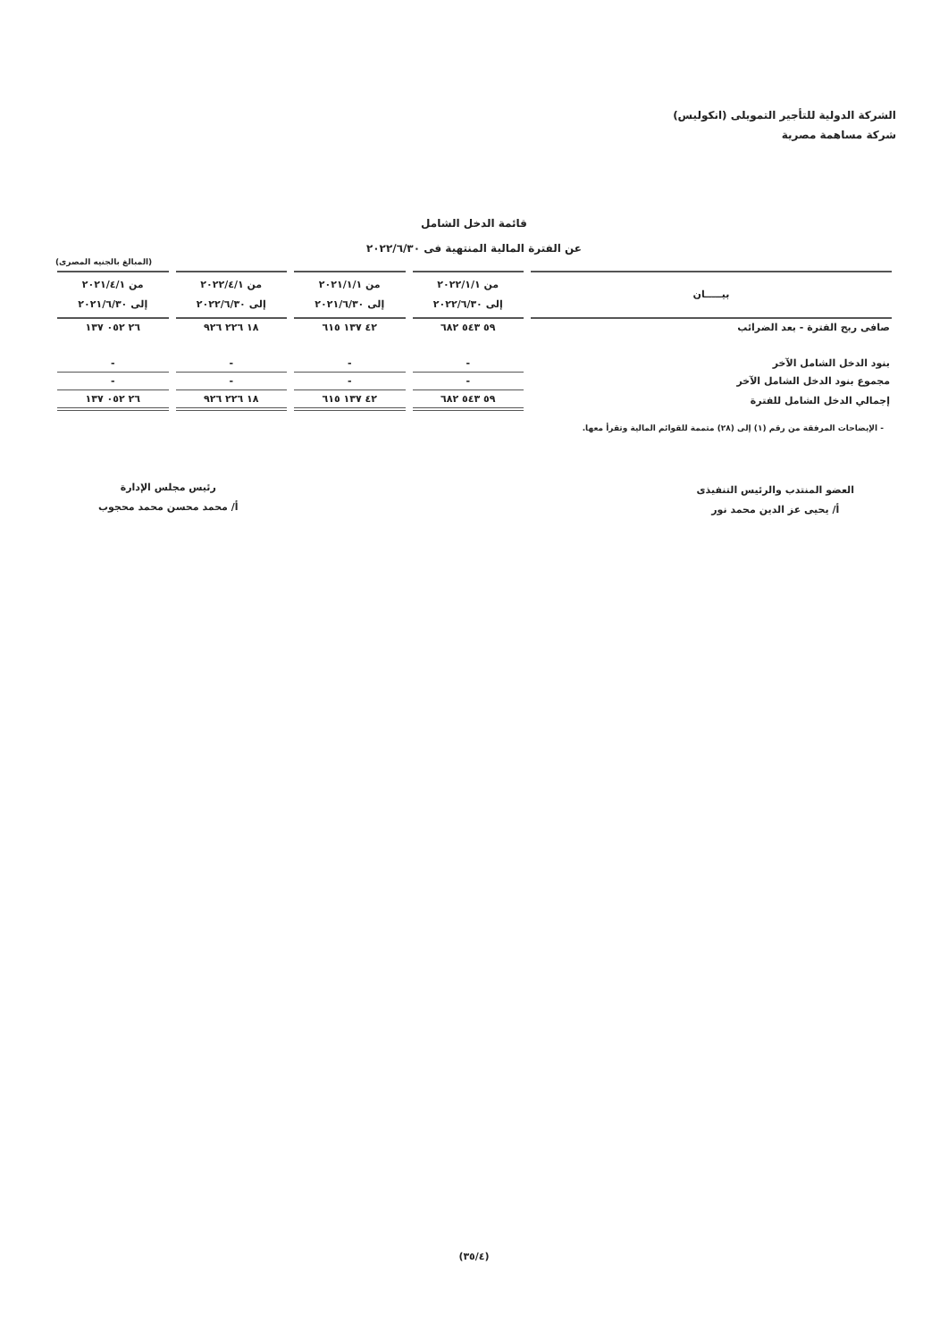الشركة الدولية للتأجير التمويلى (انكوليس)
شركة مساهمة مصرية
قائمة الدخل الشامل
عن الفترة المالية المنتهية فى ٢٠٢٢/٦/٣٠
(المبالغ بالجنيه المصرى)
| بيـــــان | من ٢٠٢٢/١/١ إلى ٢٠٢٢/٦/٣٠ | من ٢٠٢١/١/١ إلى ٢٠٢١/٦/٣٠ | من ٢٠٢٢/٤/١ إلى ٢٠٢٢/٦/٣٠ | من ٢٠٢١/٤/١ إلى ٢٠٢١/٦/٣٠ |
| --- | --- | --- | --- | --- |
| صافى ربح الفترة - بعد الضرائب | ٥٩ ٥٤٣ ٦٨٢ | ٤٢ ١٣٧ ٦١٥ | ١٨ ٢٢٦ ٩٢٦ | ٢٦ ٠٥٢ ١٣٧ |
| بنود الدخل الشامل الآخر | - | - | - | - |
| مجموع بنود الدخل الشامل الآخر | - | - | - | - |
| إجمالي الدخل الشامل للفترة | ٥٩ ٥٤٣ ٦٨٢ | ٤٢ ١٣٧ ٦١٥ | ١٨ ٢٢٦ ٩٢٦ | ٢٦ ٠٥٢ ١٣٧ |
- الإيضاحات المرفقة من رقم (١) إلى (٢٨) متممة للقوائم المالية وتقرأ معها.
العضو المنتدب والرئيس التنفيذى
أ/ يحيى عز الدين محمد نور
رئيس مجلس الإدارة
أ/ محمد محسن محمد محجوب
(٣٥/٤)